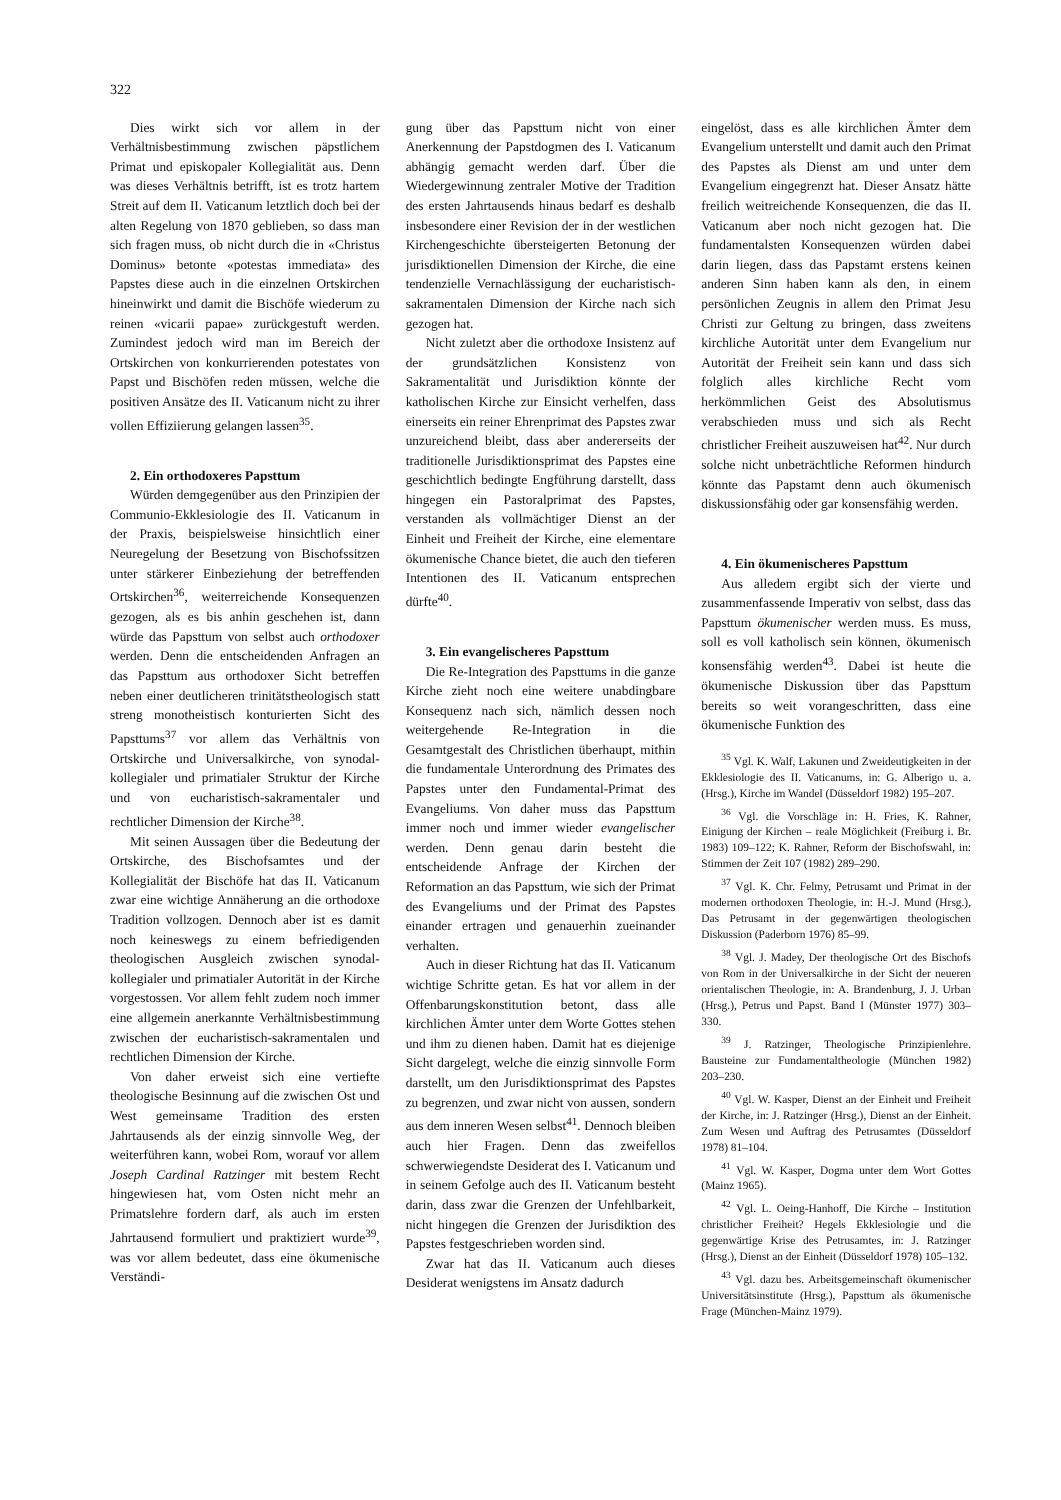322
Dies wirkt sich vor allem in der Verhältnisbestimmung zwischen päpstlichem Primat und episkopaler Kollegialität aus. Denn was dieses Verhältnis betrifft, ist es trotz hartem Streit auf dem II. Vaticanum letztlich doch bei der alten Regelung von 1870 geblieben, so dass man sich fragen muss, ob nicht durch die in «Christus Dominus» betonte «potestas immediata» des Papstes diese auch in die einzelnen Ortskirchen hineinwirkt und damit die Bischöfe wiederum zu reinen «vicarii papae» zurückgestuft werden. Zumindest jedoch wird man im Bereich der Ortskirchen von konkurrierenden potestates von Papst und Bischöfen reden müssen, welche die positiven Ansätze des II. Vaticanum nicht zu ihrer vollen Effiziierung gelangen lassen<sup>35</sup>.
2. Ein orthodoxeres Papsttum
Würden demgegenüber aus den Prinzipien der Communio-Ekklesiologie des II. Vaticanum in der Praxis, beispielsweise hinsichtlich einer Neuregelung der Besetzung von Bischofssitzen unter stärkerer Einbeziehung der betreffenden Ortskirchen<sup>36</sup>, weiterreichende Konsequenzen gezogen, als es bis anhin geschehen ist, dann würde das Papsttum von selbst auch orthodoxer werden. Denn die entscheidenden Anfragen an das Papsttum aus orthodoxer Sicht betreffen neben einer deutlicheren trinitätstheologisch statt streng monotheistisch konturierten Sicht des Papsttums<sup>37</sup> vor allem das Verhältnis von Ortskirche und Universalkirche, von synodal-kollegialer und primatialer Struktur der Kirche und von eucharistisch-sakramentaler und rechtlicher Dimension der Kirche<sup>38</sup>.
Mit seinen Aussagen über die Bedeutung der Ortskirche, des Bischofsamtes und der Kollegialität der Bischöfe hat das II. Vaticanum zwar eine wichtige Annäherung an die orthodoxe Tradition vollzogen. Dennoch aber ist es damit noch keineswegs zu einem befriedigenden theologischen Ausgleich zwischen synodal-kollegialer und primatialer Autorität in der Kirche vorgestossen. Vor allem fehlt zudem noch immer eine allgemein anerkannte Verhältnisbestimmung zwischen der eucharistisch-sakramentalen und rechtlichen Dimension der Kirche.
Von daher erweist sich eine vertiefte theologische Besinnung auf die zwischen Ost und West gemeinsame Tradition des ersten Jahrtausends als der einzig sinnvolle Weg, der weiterführen kann, wobei Rom, worauf vor allem Joseph Cardinal Ratzinger mit bestem Recht hingewiesen hat, vom Osten nicht mehr an Primatslehre fordern darf, als auch im ersten Jahrtausend formuliert und praktiziert wurde<sup>39</sup>, was vor allem bedeutet, dass eine ökumenische Verständi-
gung über das Papsttum nicht von einer Anerkennung der Papstdogmen des I. Vaticanum abhängig gemacht werden darf. Über die Wiedergewinnung zentraler Motive der Tradition des ersten Jahrtausends hinaus bedarf es deshalb insbesondere einer Revision der in der westlichen Kirchengeschichte übersteigerten Betonung der jurisdiktionellen Dimension der Kirche, die eine tendenzielle Vernachlässigung der eucharistisch-sakramentalen Dimension der Kirche nach sich gezogen hat.
Nicht zuletzt aber die orthodoxe Insistenz auf der grundsätzlichen Konsistenz von Sakramentalität und Jurisdiktion könnte der katholischen Kirche zur Einsicht verhelfen, dass einerseits ein reiner Ehrenprimat des Papstes zwar unzureichend bleibt, dass aber andererseits der traditionelle Jurisdiktionsprimat des Papstes eine geschichtlich bedingte Engführung darstellt, dass hingegen ein Pastoralprimat des Papstes, verstanden als vollmächtiger Dienst an der Einheit und Freiheit der Kirche, eine elementare ökumenische Chance bietet, die auch den tieferen Intentionen des II. Vaticanum entsprechen dürfte<sup>40</sup>.
3. Ein evangelischeres Papsttum
Die Re-Integration des Papsttums in die ganze Kirche zieht noch eine weitere unabdingbare Konsequenz nach sich, nämlich dessen noch weitergehende Re-Integration in die Gesamtgestalt des Christlichen überhaupt, mithin die fundamentale Unterordnung des Primates des Papstes unter den Fundamental-Primat des Evangeliums. Von daher muss das Papsttum immer noch und immer wieder evangelischer werden. Denn genau darin besteht die entscheidende Anfrage der Kirchen der Reformation an das Papsttum, wie sich der Primat des Evangeliums und der Primat des Papstes einander ertragen und genauerhin zueinander verhalten.
Auch in dieser Richtung hat das II. Vaticanum wichtige Schritte getan. Es hat vor allem in der Offenbarungskonstitution betont, dass alle kirchlichen Ämter unter dem Worte Gottes stehen und ihm zu dienen haben. Damit hat es diejenige Sicht dargelegt, welche die einzig sinnvolle Form darstellt, um den Jurisdiktionsprimat des Papstes zu begrenzen, und zwar nicht von aussen, sondern aus dem inneren Wesen selbst<sup>41</sup>. Dennoch bleiben auch hier Fragen. Denn das zweifellos schwerwiegendste Desiderat des I. Vaticanum und in seinem Gefolge auch des II. Vaticanum besteht darin, dass zwar die Grenzen der Unfehlbarkeit, nicht hingegen die Grenzen der Jurisdiktion des Papstes festgeschrieben worden sind.
Zwar hat das II. Vaticanum auch dieses Desiderat wenigstens im Ansatz dadurch
eingelöst, dass es alle kirchlichen Ämter dem Evangelium unterstellt und damit auch den Primat des Papstes als Dienst am und unter dem Evangelium eingegrenzt hat. Dieser Ansatz hätte freilich weitreichende Konsequenzen, die das II. Vaticanum aber noch nicht gezogen hat. Die fundamentalsten Konsequenzen würden dabei darin liegen, dass das Papstamt erstens keinen anderen Sinn haben kann als den, in einem persönlichen Zeugnis in allem den Primat Jesu Christi zur Geltung zu bringen, dass zweitens kirchliche Autorität unter dem Evangelium nur Autorität der Freiheit sein kann und dass sich folglich alles kirchliche Recht vom herkömmlichen Geist des Absolutismus verabschieden muss und sich als Recht christlicher Freiheit auszuweisen hat<sup>42</sup>. Nur durch solche nicht unbeträchtliche Reformen hindurch könnte das Papstamt denn auch ökumenisch diskussionsfähig oder gar konsensfähig werden.
4. Ein ökumenischeres Papsttum
Aus alledem ergibt sich der vierte und zusammenfassende Imperativ von selbst, dass das Papsttum ökumenischer werden muss. Es muss, soll es voll katholisch sein können, ökumenisch konsensfähig werden<sup>43</sup>. Dabei ist heute die ökumenische Diskussion über das Papsttum bereits so weit vorangeschritten, dass eine ökumenische Funktion des
<sup>35</sup> Vgl. K. Walf, Lakunen und Zweideutigkeiten in der Ekklesiologie des II. Vaticanums, in: G. Alberigo u. a. (Hrsg.), Kirche im Wandel (Düsseldorf 1982) 195–207.
<sup>36</sup> Vgl. die Vorschläge in: H. Fries, K. Rahner, Einigung der Kirchen – reale Möglichkeit (Freiburg i. Br. 1983) 109–122; K. Rahner, Reform der Bischofswahl, in: Stimmen der Zeit 107 (1982) 289–290.
<sup>37</sup> Vgl. K. Chr. Felmy, Petrusamt und Primat in der modernen orthodoxen Theologie, in: H.-J. Mund (Hrsg.), Das Petrusamt in der gegenwärtigen theologischen Diskussion (Paderborn 1976) 85–99.
<sup>38</sup> Vgl. J. Madey, Der theologische Ort des Bischofs von Rom in der Universalkirche in der Sicht der neueren orientalischen Theologie, in: A. Brandenburg, J. J. Urban (Hrsg.), Petrus und Papst. Band I (Münster 1977) 303–330.
<sup>39</sup> J. Ratzinger, Theologische Prinzipienlehre. Bausteine zur Fundamentaltheologie (München 1982) 203–230.
<sup>40</sup> Vgl. W. Kasper, Dienst an der Einheit und Freiheit der Kirche, in: J. Ratzinger (Hrsg.), Dienst an der Einheit. Zum Wesen und Auftrag des Petrusamtes (Düsseldorf 1978) 81–104.
<sup>41</sup> Vgl. W. Kasper, Dogma unter dem Wort Gottes (Mainz 1965).
<sup>42</sup> Vgl. L. Oeing-Hanhoff, Die Kirche – Institution christlicher Freiheit? Hegels Ekklesiologie und die gegenwärtige Krise des Petrusamtes, in: J. Ratzinger (Hrsg.), Dienst an der Einheit (Düsseldorf 1978) 105–132.
<sup>43</sup> Vgl. dazu bes. Arbeitsgemeinschaft ökumenischer Universitätsinstitute (Hrsg.), Papsttum als ökumenische Frage (München-Mainz 1979).